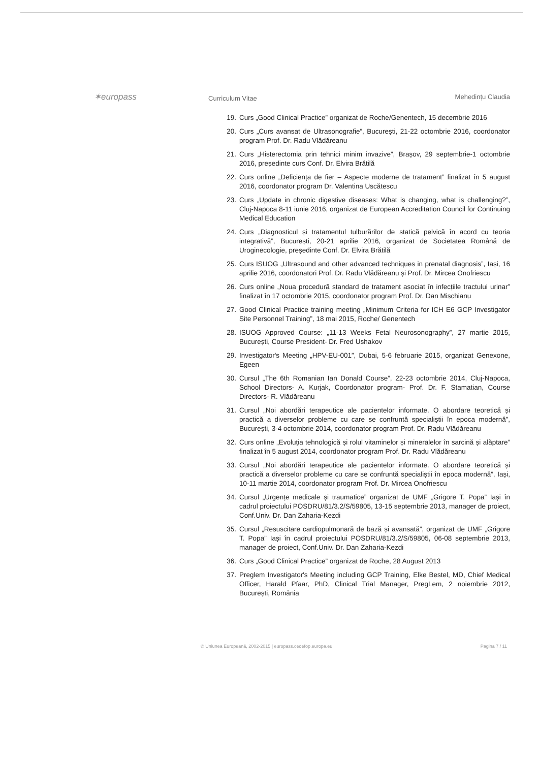✶europass
Curriculum Vitae
Mehedințu Claudia
19. Curs „Good Clinical Practice” organizat de Roche/Genentech, 15 decembrie 2016
20. Curs „Curs avansat de Ultrasonografie”, București, 21-22 octombrie 2016, coordonator program Prof. Dr. Radu Vlădăreanu
21. Curs „Histerectomia prin tehnici minim invazive”, Brașov, 29 septembrie-1 octombrie 2016, președinte curs Conf. Dr. Elvira Brătilă
22. Curs online „Deficiența de fier – Aspecte moderne de tratament” finalizat în 5 august 2016, coordonator program Dr. Valentina Uscătescu
23. Curs „Update in chronic digestive diseases: What is changing, what is challenging?”, Cluj-Napoca 8-11 iunie 2016, organizat de European Accreditation Council for Continuing Medical Education
24. Curs „Diagnosticul și tratamentul tulburărilor de statică pelvică în acord cu teoria integrativă”, București, 20-21 aprilie 2016, organizat de Societatea Română de Uroginecologie, președinte Conf. Dr. Elvira Brătilă
25. Curs ISUOG „Ultrasound and other advanced techniques in prenatal diagnosis”, Iași, 16 aprilie 2016, coordonatori Prof. Dr. Radu Vlădăreanu și Prof. Dr. Mircea Onofriescu
26. Curs online „Noua procedură standard de tratament asociat în infecțiile tractului urinar” finalizat în 17 octombrie 2015, coordonator program Prof. Dr. Dan Mischianu
27. Good Clinical Practice training meeting „Minimum Criteria for ICH E6 GCP Investigator Site Personnel Training”, 18 mai 2015, Roche/ Genentech
28. ISUOG Approved Course: „11-13 Weeks Fetal Neurosonography”, 27 martie 2015, București, Course President- Dr. Fred Ushakov
29. Investigator's Meeting „HPV-EU-001”, Dubai, 5-6 februarie 2015, organizat Genexone, Egeen
30. Cursul „The 6th Romanian Ian Donald Course”, 22-23 octombrie 2014, Cluj-Napoca, School Directors- A. Kurjak, Coordonator program- Prof. Dr. F. Stamatian, Course Directors- R. Vlădăreanu
31. Cursul „Noi abordări terapeutice ale pacientelor informate. O abordare teoretică și practică a diverselor probleme cu care se confruntă specialiștii în epoca modernă”, București, 3-4 octombrie 2014, coordonator program Prof. Dr. Radu Vlădăreanu
32. Curs online „Evoluția tehnologică și rolul vitaminelor și mineralelor în sarcină și alăptare” finalizat în 5 august 2014, coordonator program Prof. Dr. Radu Vlădăreanu
33. Cursul „Noi abordări terapeutice ale pacientelor informate. O abordare teoretică și practică a diverselor probleme cu care se confruntă specialiștii în epoca modernă”, Iași, 10-11 martie 2014, coordonator program Prof. Dr. Mircea Onofriescu
34. Cursul „Urgențe medicale și traumatice” organizat de UMF „Grigore T. Popa” Iași în cadrul proiectului POSDRU/81/3.2/S/59805, 13-15 septembrie 2013, manager de proiect, Conf.Univ. Dr. Dan Zaharia-Kezdi
35. Cursul „Resuscitare cardiopulmonară de bază și avansată”, organizat de UMF „Grigore T. Popa” Iași în cadrul proiectului POSDRU/81/3.2/S/59805, 06-08 septembrie 2013, manager de proiect, Conf.Univ. Dr. Dan Zaharia-Kezdi
36. Curs „Good Clinical Practice” organizat de Roche, 28 August 2013
37. Preglem Investigator's Meeting including GCP Training, Elke Bestel, MD, Chief Medical Officer, Harald Pfaar, PhD, Clinical Trial Manager, PregLem, 2 noiembrie 2012, București, România
© Uniunea Europeană, 2002-2015 | europass.cedefop.europa.eu Pagina 7 / 11